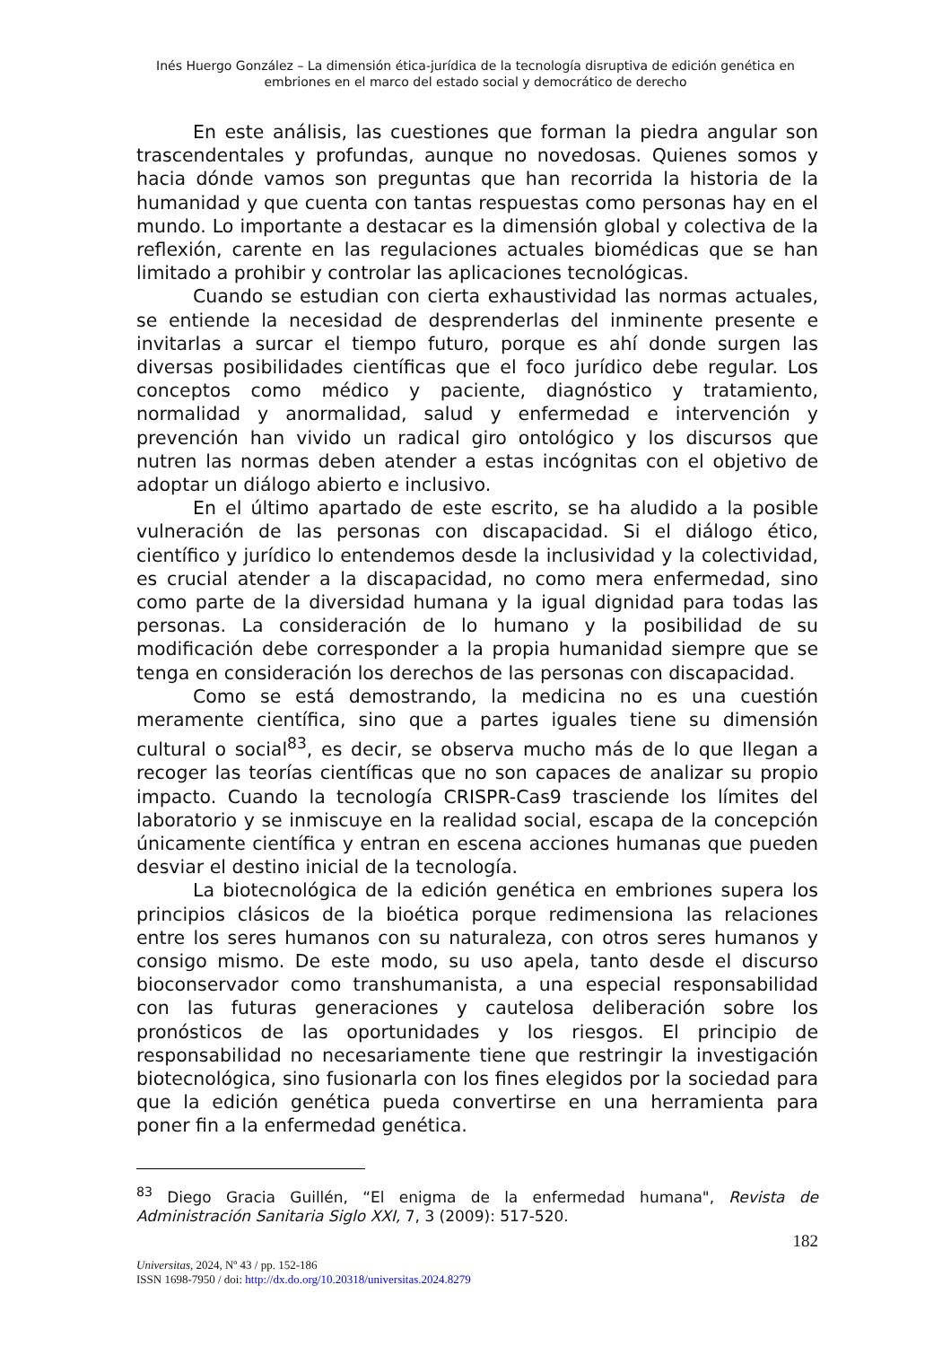Inés Huergo González – La dimensión ética-jurídica de la tecnología disruptiva de edición genética en embriones en el marco del estado social y democrático de derecho
En este análisis, las cuestiones que forman la piedra angular son trascendentales y profundas, aunque no novedosas. Quienes somos y hacia dónde vamos son preguntas que han recorrida la historia de la humanidad y que cuenta con tantas respuestas como personas hay en el mundo. Lo importante a destacar es la dimensión global y colectiva de la reflexión, carente en las regulaciones actuales biomédicas que se han limitado a prohibir y controlar las aplicaciones tecnológicas.
Cuando se estudian con cierta exhaustividad las normas actuales, se entiende la necesidad de desprenderlas del inminente presente e invitarlas a surcar el tiempo futuro, porque es ahí donde surgen las diversas posibilidades científicas que el foco jurídico debe regular. Los conceptos como médico y paciente, diagnóstico y tratamiento, normalidad y anormalidad, salud y enfermedad e intervención y prevención han vivido un radical giro ontológico y los discursos que nutren las normas deben atender a estas incógnitas con el objetivo de adoptar un diálogo abierto e inclusivo.
En el último apartado de este escrito, se ha aludido a la posible vulneración de las personas con discapacidad. Si el diálogo ético, científico y jurídico lo entendemos desde la inclusividad y la colectividad, es crucial atender a la discapacidad, no como mera enfermedad, sino como parte de la diversidad humana y la igual dignidad para todas las personas. La consideración de lo humano y la posibilidad de su modificación debe corresponder a la propia humanidad siempre que se tenga en consideración los derechos de las personas con discapacidad.
Como se está demostrando, la medicina no es una cuestión meramente científica, sino que a partes iguales tiene su dimensión cultural o social<sup>83</sup>, es decir, se observa mucho más de lo que llegan a recoger las teorías científicas que no son capaces de analizar su propio impacto. Cuando la tecnología CRISPR-Cas9 trasciende los límites del laboratorio y se inmiscuye en la realidad social, escapa de la concepción únicamente científica y entran en escena acciones humanas que pueden desviar el destino inicial de la tecnología.
La biotecnológica de la edición genética en embriones supera los principios clásicos de la bioética porque redimensiona las relaciones entre los seres humanos con su naturaleza, con otros seres humanos y consigo mismo. De este modo, su uso apela, tanto desde el discurso bioconservador como transhumanista, a una especial responsabilidad con las futuras generaciones y cautelosa deliberación sobre los pronósticos de las oportunidades y los riesgos. El principio de responsabilidad no necesariamente tiene que restringir la investigación biotecnológica, sino fusionarla con los fines elegidos por la sociedad para que la edición genética pueda convertirse en una herramienta para poner fin a la enfermedad genética.
<sup>83</sup> Diego Gracia Guillén, “El enigma de la enfermedad humana", Revista de Administración Sanitaria Siglo XXI, 7, 3 (2009): 517-520.
182
Universitas, 2024, Nº 43 / pp. 152-186
ISSN 1698-7950 / doi: http://dx.do.org/10.20318/universitas.2024.8279